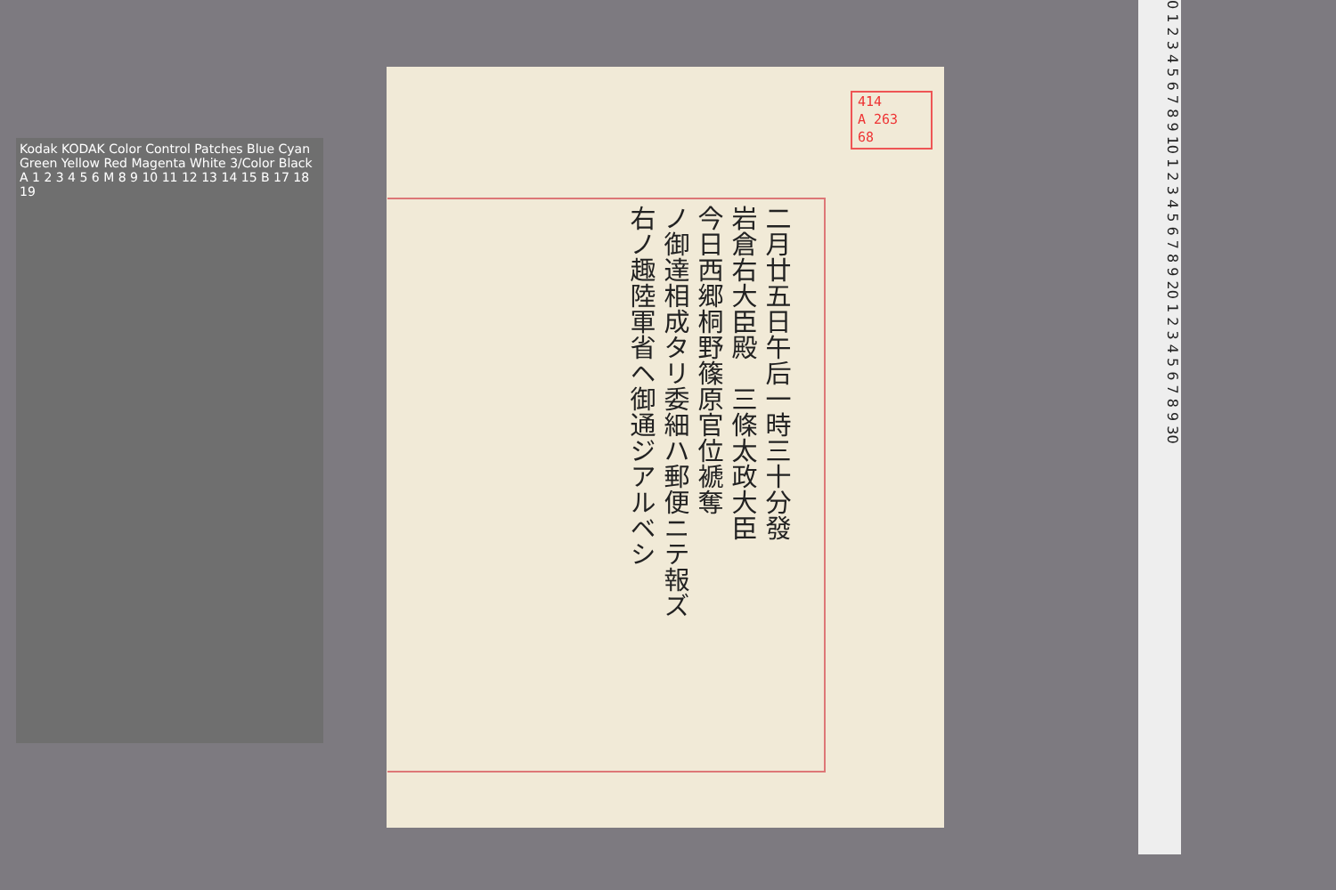Kodak KODAK Color Control Patches Blue Cyan Green Yellow Red Magenta White 3/Color Black A 1 2 3 4 5 6 M 8 9 10 11 12 13 14 15 B 17 18 19
414
A 263
68
二月廿五日午后一時三十分發
岩倉右大臣殿　三條太政大臣
今日西郷桐野篠原官位褫奪
ノ御達相成タリ委細ハ郵便ニテ報ズ
右ノ趣陸軍省ヘ御通ジアルベシ
0 1 2 3 4 5 6 7 8 9 10 1 2 3 4 5 6 7 8 9 20 1 2 3 4 5 6 7 8 9 30